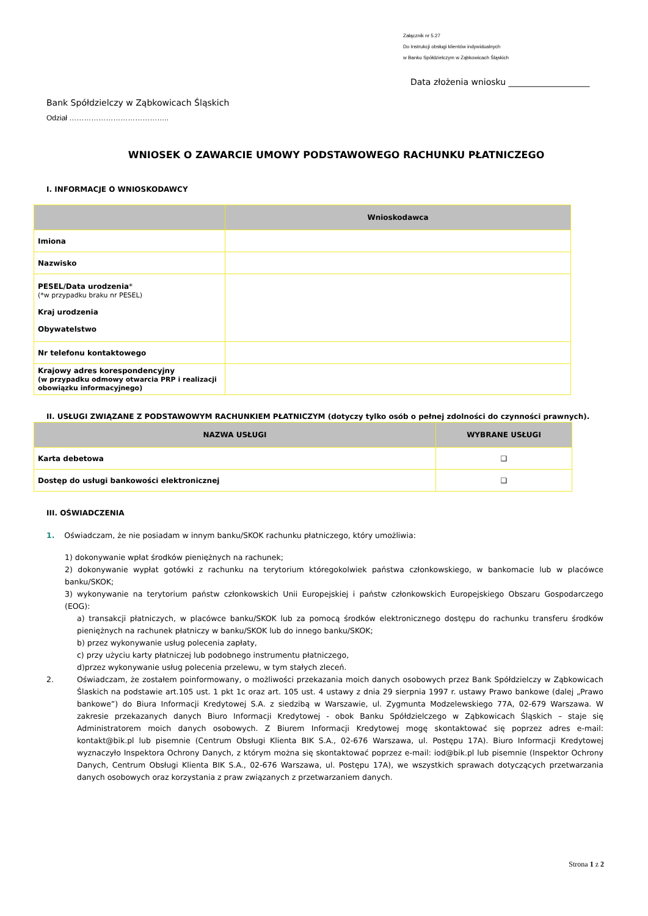Załącznik nr 5.27
Do Instrukcji obsługi klientów indywidualnych
w Banku Spółdzielczym w Ząbkowicach Śląskich
Data złożenia wniosku ___________________
Bank Spółdzielczy w Ząbkowicach Śląskich
Odział …………………………………..
WNIOSEK O ZAWARCIE UMOWY PODSTAWOWEGO RACHUNKU PŁATNICZEGO
I. INFORMACJE O WNIOSKODAWCY
| | Wnioskodawca |
| --- | --- |
| Imiona | |
| Nazwisko | |
| PESEL/Data urodzenia * (*w przypadku braku nr PESEL) Kraj urodzenia Obywatelstwo | |
| Nr telefonu kontaktowego | |
| Krajowy adres korespondencyjny (w przypadku odmowy otwarcia PRP i realizacji obowiązku informacyjnego) | |
II. USŁUGI ZWIĄZANE Z PODSTAWOWYM RACHUNKIEM PŁATNICZYM (dotyczy tylko osób o pełnej zdolności do czynności prawnych).
| NAZWA USŁUGI | WYBRANE USŁUGI |
| --- | --- |
| Karta debetowa | ❑ |
| Dostęp do usługi bankowości elektronicznej | ❑ |
III. OŚWIADCZENIA
1. Oświadczam, że nie posiadam w innym banku/SKOK rachunku płatniczego, który umożliwia:
1) dokonywanie wpłat środków pieniężnych na rachunek;
2) dokonywanie wypłat gotówki z rachunku na terytorium któregokolwiek państwa członkowskiego, w bankomacie lub w placówce banku/SKOK;
3) wykonywanie na terytorium państw członkowskich Unii Europejskiej i państw członkowskich Europejskiego Obszaru Gospodarczego (EOG):
a) transakcji płatniczych, w placówce banku/SKOK lub za pomocą środków elektronicznego dostępu do rachunku transferu środków pieniężnych na rachunek płatniczy w banku/SKOK lub do innego banku/SKOK;
b) przez wykonywanie usług polecenia zapłaty,
c) przy użyciu karty płatniczej lub podobnego instrumentu płatniczego,
d)przez wykonywanie usług polecenia przelewu, w tym stałych zleceń.
2. Oświadczam, że zostałem poinformowany, o możliwości przekazania moich danych osobowych przez Bank Spółdzielczy w Ząbkowicach Ślaskich na podstawie art.105 ust. 1 pkt 1c oraz art. 105 ust. 4 ustawy z dnia 29 sierpnia 1997 r. ustawy Prawo bankowe (dalej „Prawo bankowe”) do Biura Informacji Kredytowej S.A. z siedzibą w Warszawie, ul. Zygmunta Modzelewskiego 77A, 02-679 Warszawa. W zakresie przekazanych danych Biuro Informacji Kredytowej - obok Banku Spółdzielczego w Ząbkowicach Śląskich – staje się Administratorem moich danych osobowych. Z Biurem Informacji Kredytowej mogę skontaktować się poprzez adres e-mail: kontakt@bik.pl lub pisemnie (Centrum Obsługi Klienta BIK S.A., 02-676 Warszawa, ul. Postępu 17A). Biuro Informacji Kredytowej wyznaczyło Inspektora Ochrony Danych, z którym można się skontaktować poprzez e-mail: iod@bik.pl lub pisemnie (Inspektor Ochrony Danych, Centrum Obsługi Klienta BIK S.A., 02-676 Warszawa, ul. Postępu 17A), we wszystkich sprawach dotyczących przetwarzania danych osobowych oraz korzystania z praw związanych z przetwarzaniem danych.
Strona 1 z 2